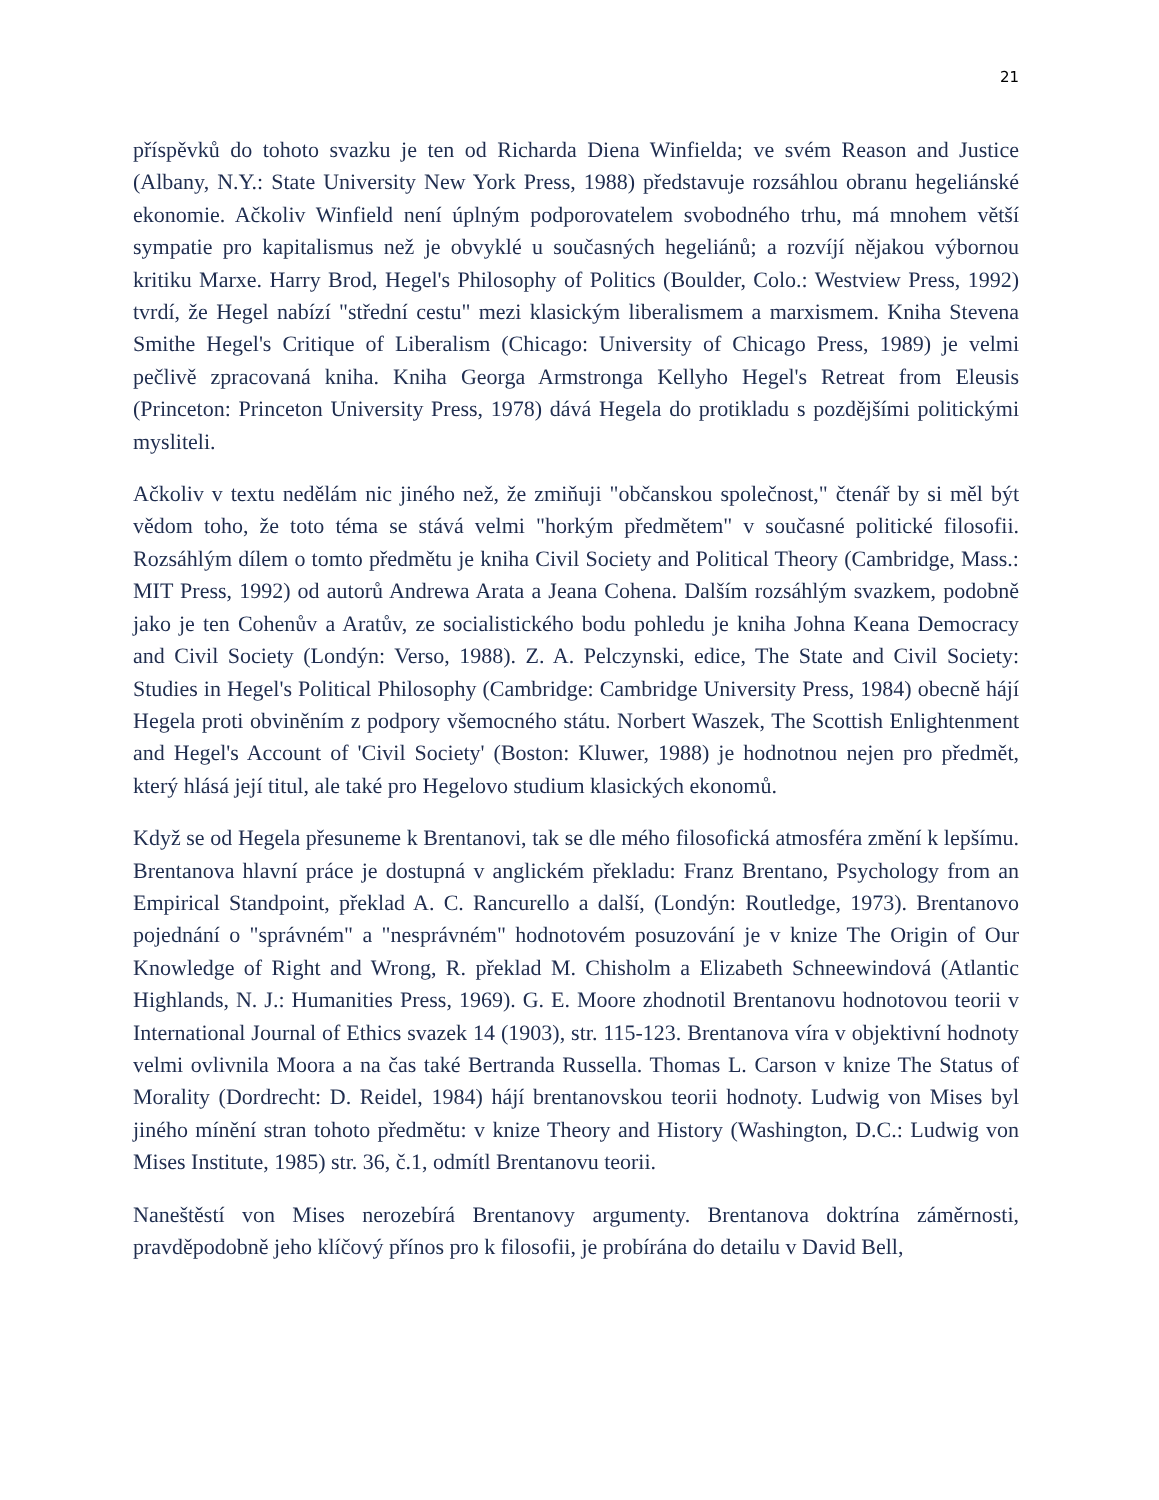21
příspěvků do tohoto svazku je ten od Richarda Diena Winfielda; ve svém Reason and Justice (Albany, N.Y.: State University New York Press, 1988) představuje rozsáhlou obranu hegeliánské ekonomie. Ačkoliv Winfield není úplným podporovatelem svobodného trhu, má mnohem větší sympatie pro kapitalismus než je obvyklé u současných hegeliánů; a rozvíjí nějakou výbornou kritiku Marxe. Harry Brod, Hegel's Philosophy of Politics (Boulder, Colo.: Westview Press, 1992) tvrdí, že Hegel nabízí "střední cestu" mezi klasickým liberalismem a marxismem. Kniha Stevena Smithe Hegel's Critique of Liberalism (Chicago: University of Chicago Press, 1989) je velmi pečlivě zpracovaná kniha. Kniha Georga Armstronga Kellyho Hegel's Retreat from Eleusis (Princeton: Princeton University Press, 1978) dává Hegela do protikladu s pozdějšími politickými mysliteli.
Ačkoliv v textu nedělám nic jiného než, že zmiňuji "občanskou společnost," čtenář by si měl být vědom toho, že toto téma se stává velmi "horkým předmětem" v současné politické filosofii. Rozsáhlým dílem o tomto předmětu je kniha Civil Society and Political Theory (Cambridge, Mass.: MIT Press, 1992) od autorů Andrewa Arata a Jeana Cohena. Dalším rozsáhlým svazkem, podobně jako je ten Cohenův a Aratův, ze socialistického bodu pohledu je kniha Johna Keana Democracy and Civil Society (Londýn: Verso, 1988). Z. A. Pelczynski, edice, The State and Civil Society: Studies in Hegel's Political Philosophy (Cambridge: Cambridge University Press, 1984) obecně hájí Hegela proti obviněním z podpory všemocného státu. Norbert Waszek, The Scottish Enlightenment and Hegel's Account of 'Civil Society' (Boston: Kluwer, 1988) je hodnotnou nejen pro předmět, který hlásá její titul, ale také pro Hegelovo studium klasických ekonomů.
Když se od Hegela přesuneme k Brentanovi, tak se dle mého filosofická atmosféra změní k lepšímu. Brentanova hlavní práce je dostupná v anglickém překladu: Franz Brentano, Psychology from an Empirical Standpoint, překlad A. C. Rancurello a další, (Londýn: Routledge, 1973). Brentanovo pojednání o "správném" a "nesprávném" hodnotovém posuzování je v knize The Origin of Our Knowledge of Right and Wrong, R. překlad M. Chisholm a Elizabeth Schneewindová (Atlantic Highlands, N. J.: Humanities Press, 1969). G. E. Moore zhodnotil Brentanovu hodnotovou teorii v International Journal of Ethics svazek 14 (1903), str. 115-123. Brentanova víra v objektivní hodnoty velmi ovlivnila Moora a na čas také Bertranda Russella. Thomas L. Carson v knize The Status of Morality (Dordrecht: D. Reidel, 1984) hájí brentanovskou teorii hodnoty. Ludwig von Mises byl jiného mínění stran tohoto předmětu: v knize Theory and History (Washington, D.C.: Ludwig von Mises Institute, 1985) str. 36, č.1, odmítl Brentanovu teorii.
Naneštěstí von Mises nerozebírá Brentanovy argumenty. Brentanova doktrína záměrnosti, pravděpodobně jeho klíčový přínos pro k filosofii, je probírána do detailu v David Bell,